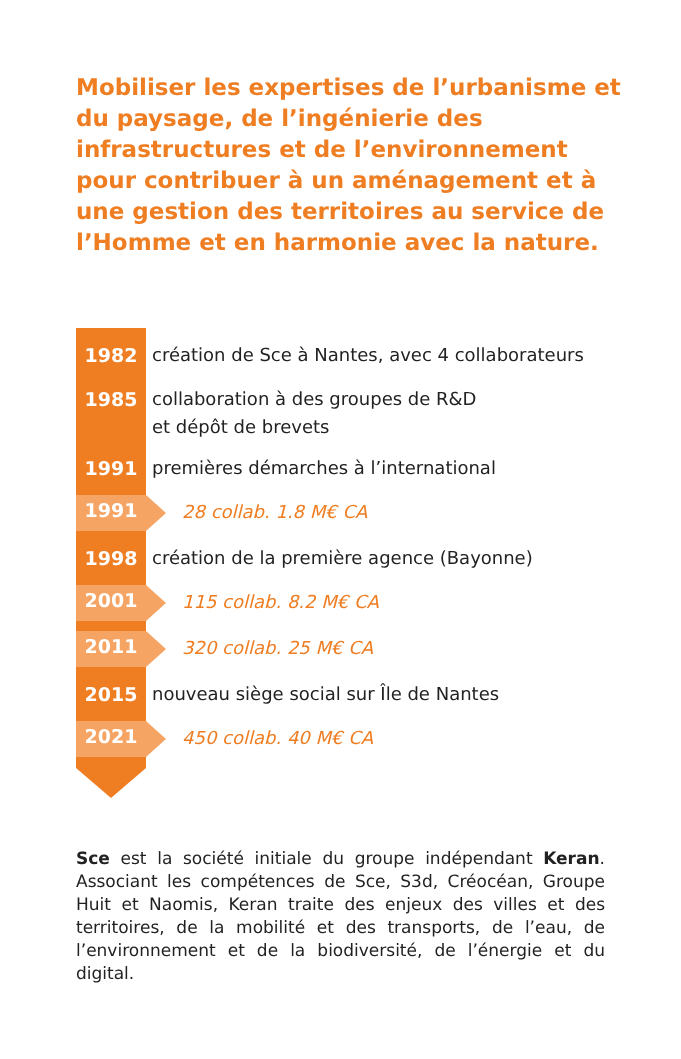Mobiliser les expertises de l’urbanisme et du paysage, de l’ingénierie des infrastructures et de l’environnement pour contribuer à un aménagement et à une gestion des territoires au service de l’Homme et en harmonie avec la nature.
1982
création de Sce à Nantes, avec 4 collaborateurs
1985
collaboration à des groupes de R&D
et dépôt de brevets
1991
premières démarches à l’international
1991
28 collab. 1.8 M€ CA
1998
création de la première agence (Bayonne)
2001
115 collab. 8.2 M€ CA
2011
320 collab. 25 M€ CA
2015
nouveau siège social sur Île de Nantes
2021
450 collab. 40 M€ CA
Sce est la société initiale du groupe indépendant Keran. Associant les compétences de Sce, S3d, Créocéan, Groupe Huit et Naomis, Keran traite des enjeux des villes et des territoires, de la mobilité et des transports, de l’eau, de l’environnement et de la biodiversité, de l’énergie et du digital.